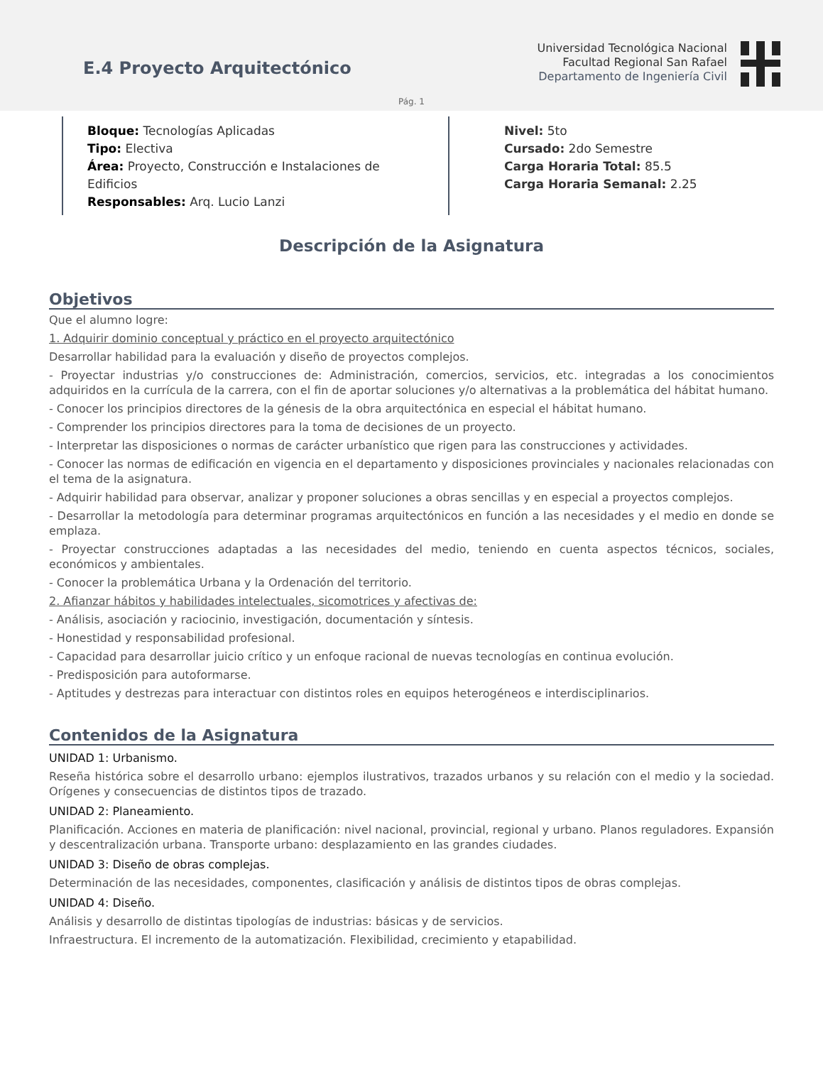E.4 Proyecto Arquitectónico
Universidad Tecnológica Nacional
Facultad Regional San Rafael
Departamento de Ingeniería Civil
Pág. 1
Bloque: Tecnologías Aplicadas
Tipo: Electiva
Área: Proyecto, Construcción e Instalaciones de Edificios
Responsables: Arq. Lucio Lanzi
Nivel: 5to
Cursado: 2do Semestre
Carga Horaria Total: 85.5
Carga Horaria Semanal: 2.25
Descripción de la Asignatura
Objetivos
Que el alumno logre:
1. Adquirir dominio conceptual y práctico en el proyecto arquitectónico
Desarrollar habilidad para la evaluación y diseño de proyectos complejos.
- Proyectar industrias y/o construcciones de: Administración, comercios, servicios, etc. integradas a los conocimientos adquiridos en la currícula de la carrera, con el fin de aportar soluciones y/o alternativas a la problemática del hábitat humano.
- Conocer los principios directores de la génesis de la obra arquitectónica en especial el hábitat humano.
- Comprender los principios directores para la toma de decisiones de un proyecto.
- Interpretar las disposiciones o normas de carácter urbanístico que rigen para las construcciones y actividades.
- Conocer las normas de edificación en vigencia en el departamento y disposiciones provinciales y nacionales relacionadas con el tema de la asignatura.
- Adquirir habilidad para observar, analizar y proponer soluciones a obras sencillas y en especial a proyectos complejos.
- Desarrollar la metodología para determinar programas arquitectónicos en función a las necesidades y el medio en donde se emplaza.
- Proyectar construcciones adaptadas a las necesidades del medio, teniendo en cuenta aspectos técnicos, sociales, económicos y ambientales.
- Conocer la problemática Urbana y la Ordenación del territorio.
2. Afianzar hábitos y habilidades intelectuales, sicomotrices y afectivas de:
- Análisis, asociación y raciocinio, investigación, documentación y síntesis.
- Honestidad y responsabilidad profesional.
- Capacidad para desarrollar juicio crítico y un enfoque racional de nuevas tecnologías en continua evolución.
- Predisposición para autoformarse.
- Aptitudes y destrezas para interactuar con distintos roles en equipos heterogéneos e interdisciplinarios.
Contenidos de la Asignatura
UNIDAD 1: Urbanismo.
Reseña histórica sobre el desarrollo urbano: ejemplos ilustrativos, trazados urbanos y su relación con el medio y la sociedad. Orígenes y consecuencias de distintos tipos de trazado.
UNIDAD 2: Planeamiento.
Planificación. Acciones en materia de planificación: nivel nacional, provincial, regional y urbano. Planos reguladores. Expansión y descentralización urbana. Transporte urbano: desplazamiento en las grandes ciudades.
UNIDAD 3: Diseño de obras complejas.
Determinación de las necesidades, componentes, clasificación y análisis de distintos tipos de obras complejas.
UNIDAD 4: Diseño.
Análisis y desarrollo de distintas tipologías de industrias: básicas y de servicios.
Infraestructura. El incremento de la automatización. Flexibilidad, crecimiento y etapabilidad.